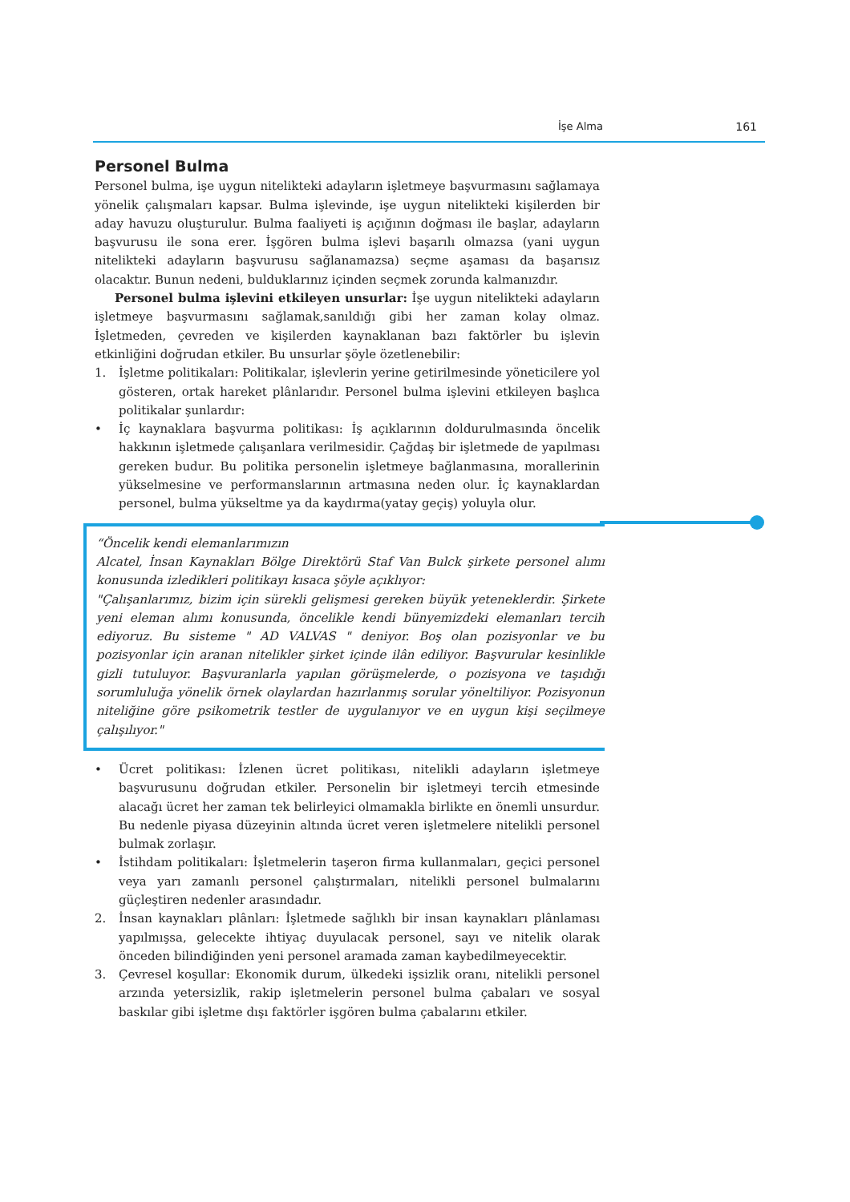İşe Alma 161
Personel Bulma
Personel bulma, işe uygun nitelikteki adayların işletmeye başvurmasını sağlamaya yönelik çalışmaları kapsar. Bulma işlevinde, işe uygun nitelikteki kişilerden bir aday havuzu oluşturulur. Bulma faaliyeti iş açığının doğması ile başlar, adayların başvurusu ile sona erer. İşgören bulma işlevi başarılı olmazsa (yani uygun nitelikteki adayların başvurusu sağlanamazsa) seçme aşaması da başarısız olacaktır. Bunun nedeni, bulduklarınız içinden seçmek zorunda kalmanızdır.
Personel bulma işlevini etkileyen unsurlar: İşe uygun nitelikteki adayların işletmeye başvurmasını sağlamak,sanıldığı gibi her zaman kolay olmaz. İşletmeden, çevreden ve kişilerden kaynaklanan bazı faktörler bu işlevin etkinliğini doğrudan etkiler. Bu unsurlar şöyle özetlenebilir:
1. İşletme politikaları: Politikalar, işlevlerin yerine getirilmesinde yöneticilere yol gösteren, ortak hareket plânlarıdır. Personel bulma işlevini etkileyen başlıca politikalar şunlardır:
• İç kaynaklara başvurma politikası: İş açıklarının doldurulmasında öncelik hakkının işletmede çalışanlara verilmesidir. Çağdaş bir işletmede de yapılması gereken budur. Bu politika personelin işletmeye bağlanmasına, morallerinin yükselmesine ve performanslarının artmasına neden olur. İç kaynaklardan personel, bulma yükseltme ya da kaydırma(yatay geçiş) yoluyla olur.
“Öncelik kendi elemanlarımızın
Alcatel, İnsan Kaynakları Bölge Direktörü Staf Van Bulck şirkete personel alımı konusunda izledikleri politikayı kısaca şöyle açıklıyor:
"Çalışanlarımız, bizim için sürekli gelişmesi gereken büyük yeteneklerdir. Şirkete yeni eleman alımı konusunda, öncelikle kendi bünyemizdeki elemanları tercih ediyoruz. Bu sisteme " AD VALVAS " deniyor. Boş olan pozisyonlar ve bu pozisyonlar için aranan nitelikler şirket içinde ilân ediliyor. Başvurular kesinlikle gizli tutuluyor. Başvuranlarla yapılan görüşmelerde, o pozisyona ve taşıdığı sorumluluğa yönelik örnek olaylardan hazırlanmış sorular yöneltiliyor. Pozisyonun niteliğine göre psikometrik testler de uygulanıyor ve en uygun kişi seçilmeye çalışılıyor."
• Ücret politikası: İzlenen ücret politikası, nitelikli adayların işletmeye başvurusunu doğrudan etkiler. Personelin bir işletmeyi tercih etmesinde alacağı ücret her zaman tek belirleyici olmamakla birlikte en önemli unsurdur. Bu nedenle piyasa düzeyinin altında ücret veren işletmelere nitelikli personel bulmak zorlaşır.
• İstihdam politikaları: İşletmelerin taşeron firma kullanmaları, geçici personel veya yarı zamanlı personel çalıştırmaları, nitelikli personel bulmalarını güçleştiren nedenler arasındadır.
2. İnsan kaynakları plânları: İşletmede sağlıklı bir insan kaynakları plânlaması yapılmışsa, gelecekte ihtiyaç duyulacak personel, sayı ve nitelik olarak önceden bilindiğinden yeni personel aramada zaman kaybedilmeyecektir.
3. Çevresel koşullar: Ekonomik durum, ülkedeki işsizlik oranı, nitelikli personel arzında yetersizlik, rakip işletmelerin personel bulma çabaları ve sosyal baskılar gibi işletme dışı faktörler işgören bulma çabalarını etkiler.